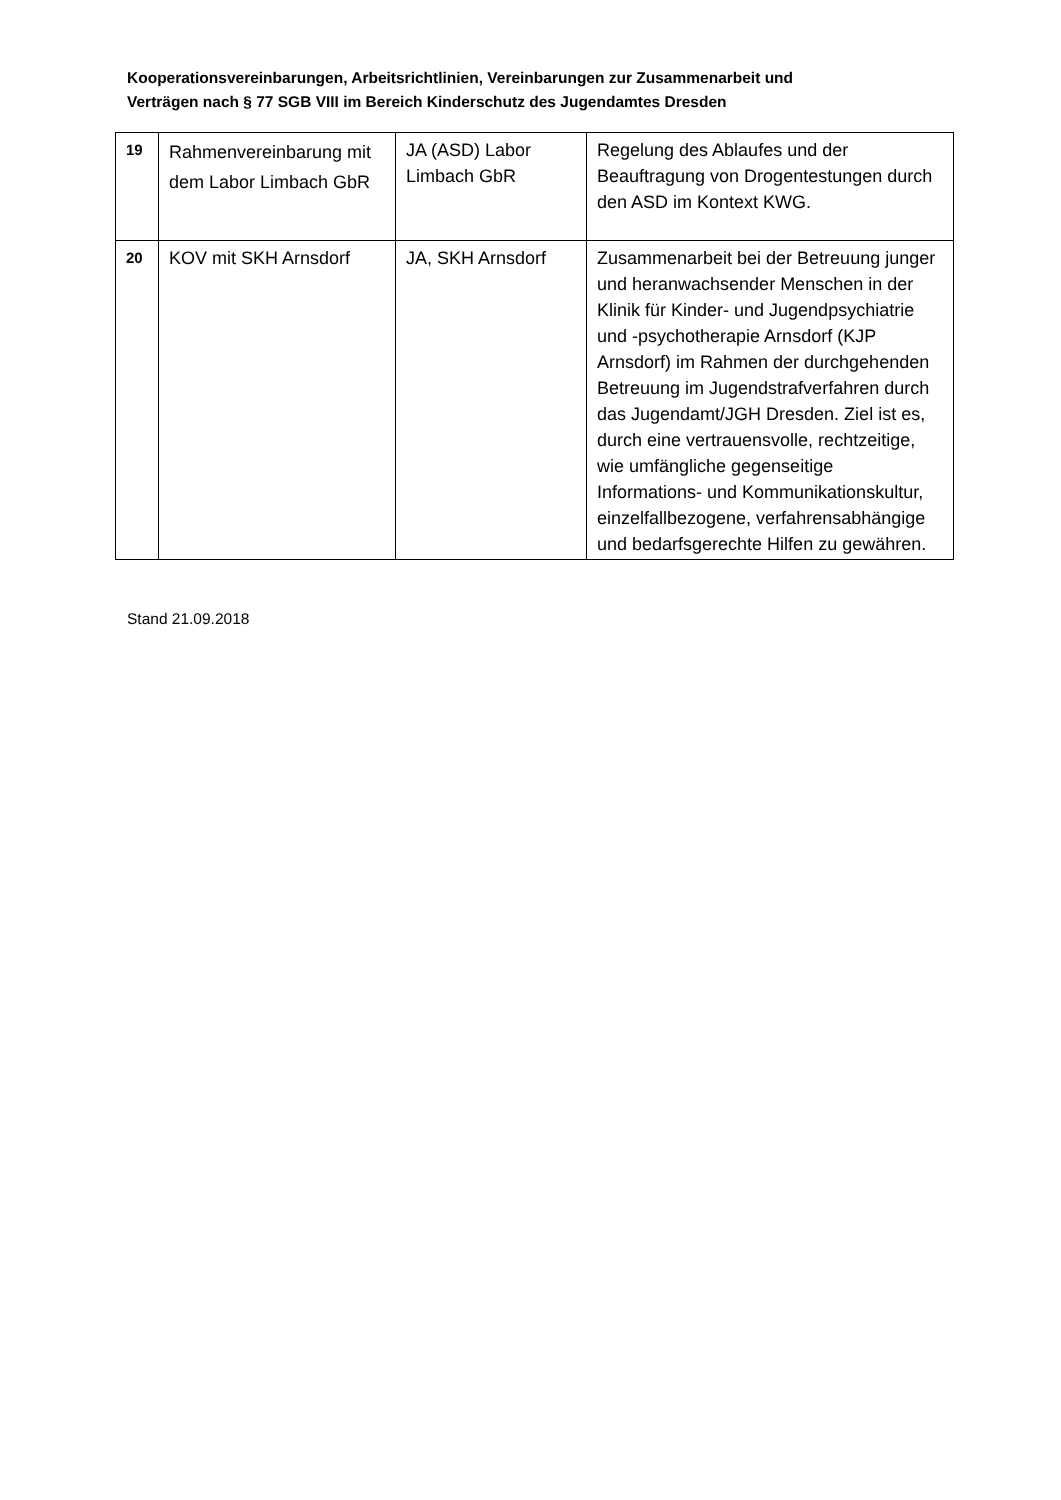Kooperationsvereinbarungen, Arbeitsrichtlinien, Vereinbarungen zur Zusammenarbeit und
Verträgen nach § 77 SGB VIII im Bereich Kinderschutz des Jugendamtes Dresden
| 19 | Rahmenvereinbarung mit dem Labor Limbach GbR | JA (ASD) Labor Limbach GbR | Regelung des Ablaufes und der Beauftragung von Drogentestungen durch den ASD im Kontext KWG. |
| 20 | KOV mit SKH Arnsdorf | JA, SKH Arnsdorf | Zusammenarbeit bei der Betreuung junger und heranwachsender Menschen in der Klinik für Kinder- und Jugendpsychiatrie und -psychotherapie Arnsdorf (KJP Arnsdorf) im Rahmen der durchgehenden Betreuung im Jugendstrafverfahren durch das Jugendamt/JGH Dresden. Ziel ist es, durch eine vertrauensvolle, rechtzeitige, wie umfängliche gegenseitige Informations- und Kommunikationskultur, einzelfallbezogene, verfahrensabhängige und bedarfsgerechte Hilfen zu gewähren. |
Stand 21.09.2018